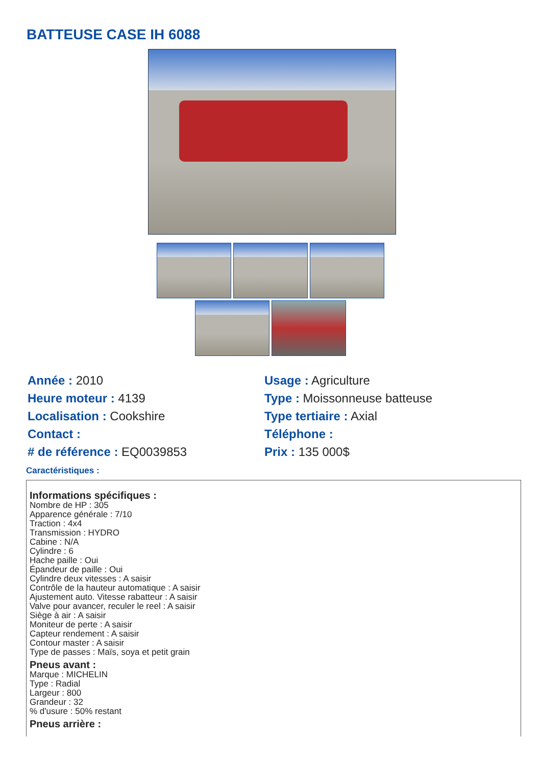BATTEUSE CASE IH 6088
Année : 2010
Heure moteur : 4139
Localisation : Cookshire
Contact :
# de référence : EQ0039853
Usage : Agriculture
Type : Moissonneuse batteuse
Type tertiaire : Axial
Téléphone :
Prix : 135 000$
Caractéristiques :
Informations spécifiques :
Nombre de HP : 305
Apparence générale : 7/10
Traction : 4x4
Transmission : HYDRO
Cabine : N/A
Cylindre : 6
Hache paille : Oui
Épandeur de paille : Oui
Cylindre deux vitesses : A saisir
Contrôle de la hauteur automatique : A saisir
Ajustement auto. Vitesse rabatteur : A saisir
Valve pour avancer, reculer le reel : A saisir
Siège à air : A saisir
Moniteur de perte : A saisir
Capteur rendement : A saisir
Contour master : A saisir
Type de passes : Maïs, soya et petit grain
Pneus avant :
Marque : MICHELIN
Type : Radial
Largeur : 800
Grandeur : 32
% d'usure : 50% restant
Pneus arrière :